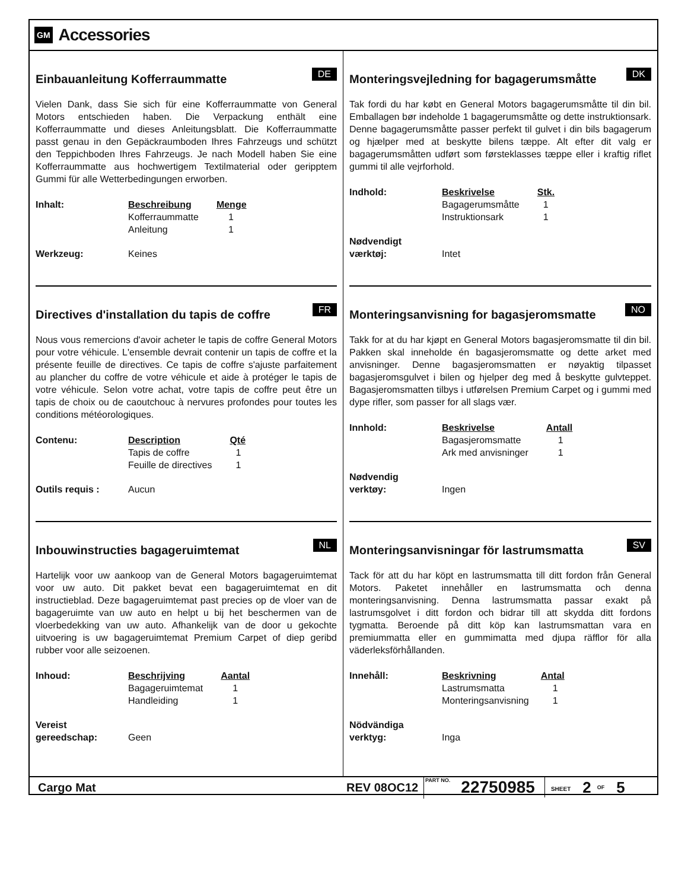GM Accessories
Einbauanleitung Kofferraummatte
DE
Vielen Dank, dass Sie sich für eine Kofferraummatte von General Motors entschieden haben. Die Verpackung enthält eine Kofferraummatte und dieses Anleitungsblatt. Die Kofferraummatte passt genau in den Gepäckraumboden Ihres Fahrzeugs und schützt den Teppichboden Ihres Fahrzeugs. Je nach Modell haben Sie eine Kofferraummatte aus hochwertigem Textilmaterial oder geripptem Gummi für alle Wetterbedingungen erworben.
| Inhalt: | Beschreibung | Menge |
| | Kofferraummatte | 1 |
| | Anleitung | 1 |
| Werkzeug: | Keines | |
Directives d'installation du tapis de coffre
FR
Nous vous remercions d'avoir acheter le tapis de coffre General Motors pour votre véhicule. L'ensemble devrait contenir un tapis de coffre et la présente feuille de directives. Ce tapis de coffre s'ajuste parfaitement au plancher du coffre de votre véhicule et aide à protéger le tapis de votre véhicule. Selon votre achat, votre tapis de coffre peut être un tapis de choix ou de caoutchouc à nervures profondes pour toutes les conditions météorologiques.
| Contenu: | Description | Qté |
| | Tapis de coffre | 1 |
| | Feuille de directives | 1 |
| Outils requis : | Aucun | |
Inbouwinstructies bagageruimtemat
NL
Hartelijk voor uw aankoop van de General Motors bagageruimtemat voor uw auto. Dit pakket bevat een bagageruimtemat en dit instructieblad. Deze bagageruimtemat past precies op de vloer van de bagageruimte van uw auto en helpt u bij het beschermen van de vloerbedekking van uw auto. Afhankelijk van de door u gekochte uitvoering is uw bagageruimtemat Premium Carpet of diep geribd rubber voor alle seizoenen.
| Inhoud: | Beschrijving | Aantal |
| | Bagageruimtemat | 1 |
| | Handleiding | 1 |
| Vereist gereedschap: | Geen | |
Monteringsvejledning for bagagerumsmåtte
DK
Tak fordi du har købt en General Motors bagagerumsmåtte til din bil. Emballagen bør indeholde 1 bagagerumsmåtte og dette instruktionsark. Denne bagagerumsmåtte passer perfekt til gulvet i din bils bagagerum og hjælper med at beskytte bilens tæppe. Alt efter dit valg er bagagerumsmåtten udført som førsteklasses tæppe eller i kraftig riflet gummi til alle vejrforhold.
| Indhold: | Beskrivelse | Stk. |
| | Bagagerumsmåtte | 1 |
| | Instruktionsark | 1 |
| Nødvendigt værktøj: | Intet | |
Monteringsanvisning for bagasjeromsmatte
NO
Takk for at du har kjøpt en General Motors bagasjeromsmatte til din bil. Pakken skal inneholde én bagasjeromsmatte og dette arket med anvisninger. Denne bagasjeromsmatten er nøyaktig tilpasset bagasjeromsgulvet i bilen og hjelper deg med å beskytte gulvteppet. Bagasjeromsmatten tilbys i utførelsen Premium Carpet og i gummi med dype rifler, som passer for all slags vær.
| Innhold: | Beskrivelse | Antall |
| | Bagasjeromsmatte | 1 |
| | Ark med anvisninger | 1 |
| Nødvendig verktøy: | Ingen | |
Monteringsanvisningar för lastrumsmatta
SV
Tack för att du har köpt en lastrumsmatta till ditt fordon från General Motors. Paketet innehåller en lastrumsmatta och denna monteringsanvisning. Denna lastrumsmatta passar exakt på lastrumsgolvet i ditt fordon och bidrar till att skydda ditt fordons tygmatta. Beroende på ditt köp kan lastrumsmattan vara en premiummatta eller en gummimatta med djupa räfflor för alla väderleksförhållanden.
| Innehåll: | Beskrivning | Antal |
| | Lastrumsmatta | 1 |
| | Monteringsanvisning | 1 |
| Nödvändiga verktyg: | Inga | |
Cargo Mat REV 08OC12 PART NO. 22750985 SHEET 2 OF 5